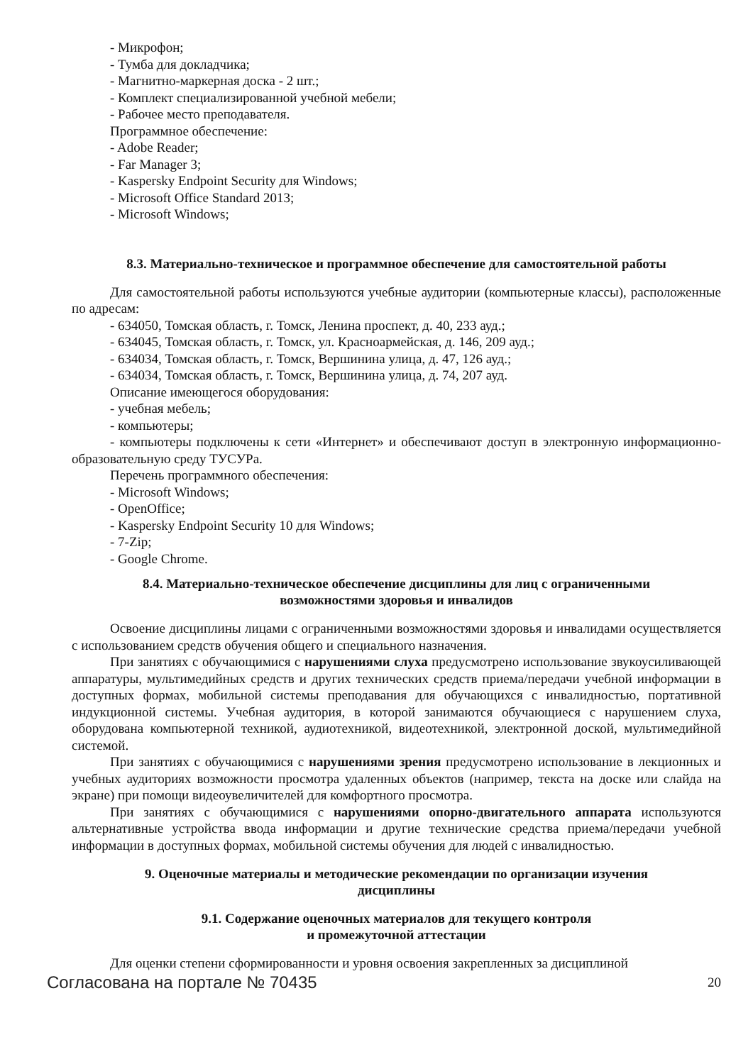- Микрофон;
- Тумба для докладчика;
- Магнитно-маркерная доска - 2 шт.;
- Комплект специализированной учебной мебели;
- Рабочее место преподавателя.
Программное обеспечение:
- Adobe Reader;
- Far Manager 3;
- Kaspersky Endpoint Security для Windows;
- Microsoft Office Standard 2013;
- Microsoft Windows;
8.3. Материально-техническое и программное обеспечение для самостоятельной работы
Для самостоятельной работы используются учебные аудитории (компьютерные классы), расположенные по адресам:
- 634050, Томская область, г. Томск, Ленина проспект, д. 40, 233 ауд.;
- 634045, Томская область, г. Томск, ул. Красноармейская, д. 146, 209 ауд.;
- 634034, Томская область, г. Томск, Вершинина улица, д. 47, 126 ауд.;
- 634034, Томская область, г. Томск, Вершинина улица, д. 74, 207 ауд.
Описание имеющегося оборудования:
- учебная мебель;
- компьютеры;
- компьютеры подключены к сети «Интернет» и обеспечивают доступ в электронную информационно-образовательную среду ТУСУРа.
Перечень программного обеспечения:
- Microsoft Windows;
- OpenOffice;
- Kaspersky Endpoint Security 10 для Windows;
- 7-Zip;
- Google Chrome.
8.4. Материально-техническое обеспечение дисциплины для лиц с ограниченными
возможностями здоровья и инвалидов
Освоение дисциплины лицами с ограниченными возможностями здоровья и инвалидами осуществляется с использованием средств обучения общего и специального назначения.
При занятиях с обучающимися с нарушениями слуха предусмотрено использование звукоусиливающей аппаратуры, мультимедийных средств и других технических средств приема/передачи учебной информации в доступных формах, мобильной системы преподавания для обучающихся с инвалидностью, портативной индукционной системы. Учебная аудитория, в которой занимаются обучающиеся с нарушением слуха, оборудована компьютерной техникой, аудиотехникой, видеотехникой, электронной доской, мультимедийной системой.
При занятиях с обучающимися с нарушениями зрения предусмотрено использование в лекционных и учебных аудиториях возможности просмотра удаленных объектов (например, текста на доске или слайда на экране) при помощи видеоувеличителей для комфортного просмотра.
При занятиях с обучающимися с нарушениями опорно-двигательного аппарата используются альтернативные устройства ввода информации и другие технические средства приема/передачи учебной информации в доступных формах, мобильной системы обучения для людей с инвалидностью.
9. Оценочные материалы и методические рекомендации по организации изучения
дисциплины
9.1. Содержание оценочных материалов для текущего контроля
и промежуточной аттестации
Для оценки степени сформированности и уровня освоения закрепленных за дисциплиной
Согласована на портале № 70435 20